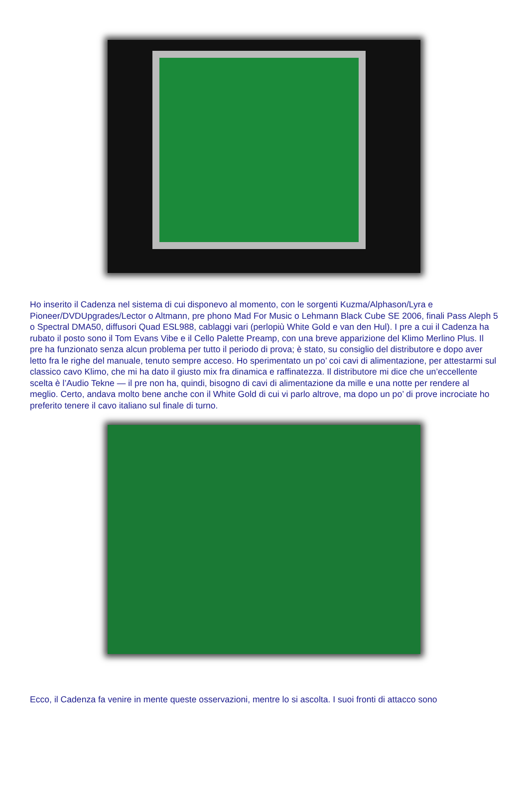Ho inserito il Cadenza nel sistema di cui disponevo al momento, con le sorgenti Kuzma/Alphason/Lyra e Pioneer/DVDUpgrades/Lector o Altmann, pre phono Mad For Music o Lehmann Black Cube SE 2006, finali Pass Aleph 5 o Spectral DMA50, diffusori Quad ESL988, cablaggi vari (perlopiù White Gold e van den Hul). I pre a cui il Cadenza ha rubato il posto sono il Tom Evans Vibe e il Cello Palette Preamp, con una breve apparizione del Klimo Merlino Plus. Il pre ha funzionato senza alcun problema per tutto il periodo di prova; è stato, su consiglio del distributore e dopo aver letto fra le righe del manuale, tenuto sempre acceso. Ho sperimentato un po’ coi cavi di alimentazione, per attestarmi sul classico cavo Klimo, che mi ha dato il giusto mix fra dinamica e raffinatezza. Il distributore mi dice che un’eccellente scelta è l’Audio Tekne — il pre non ha, quindi, bisogno di cavi di alimentazione da mille e una notte per rendere al meglio. Certo, andava molto bene anche con il White Gold di cui vi parlo altrove, ma dopo un po’ di prove incrociate ho preferito tenere il cavo italiano sul finale di turno.
Ecco, il Cadenza fa venire in mente queste osservazioni, mentre lo si ascolta. I suoi fronti di attacco sono